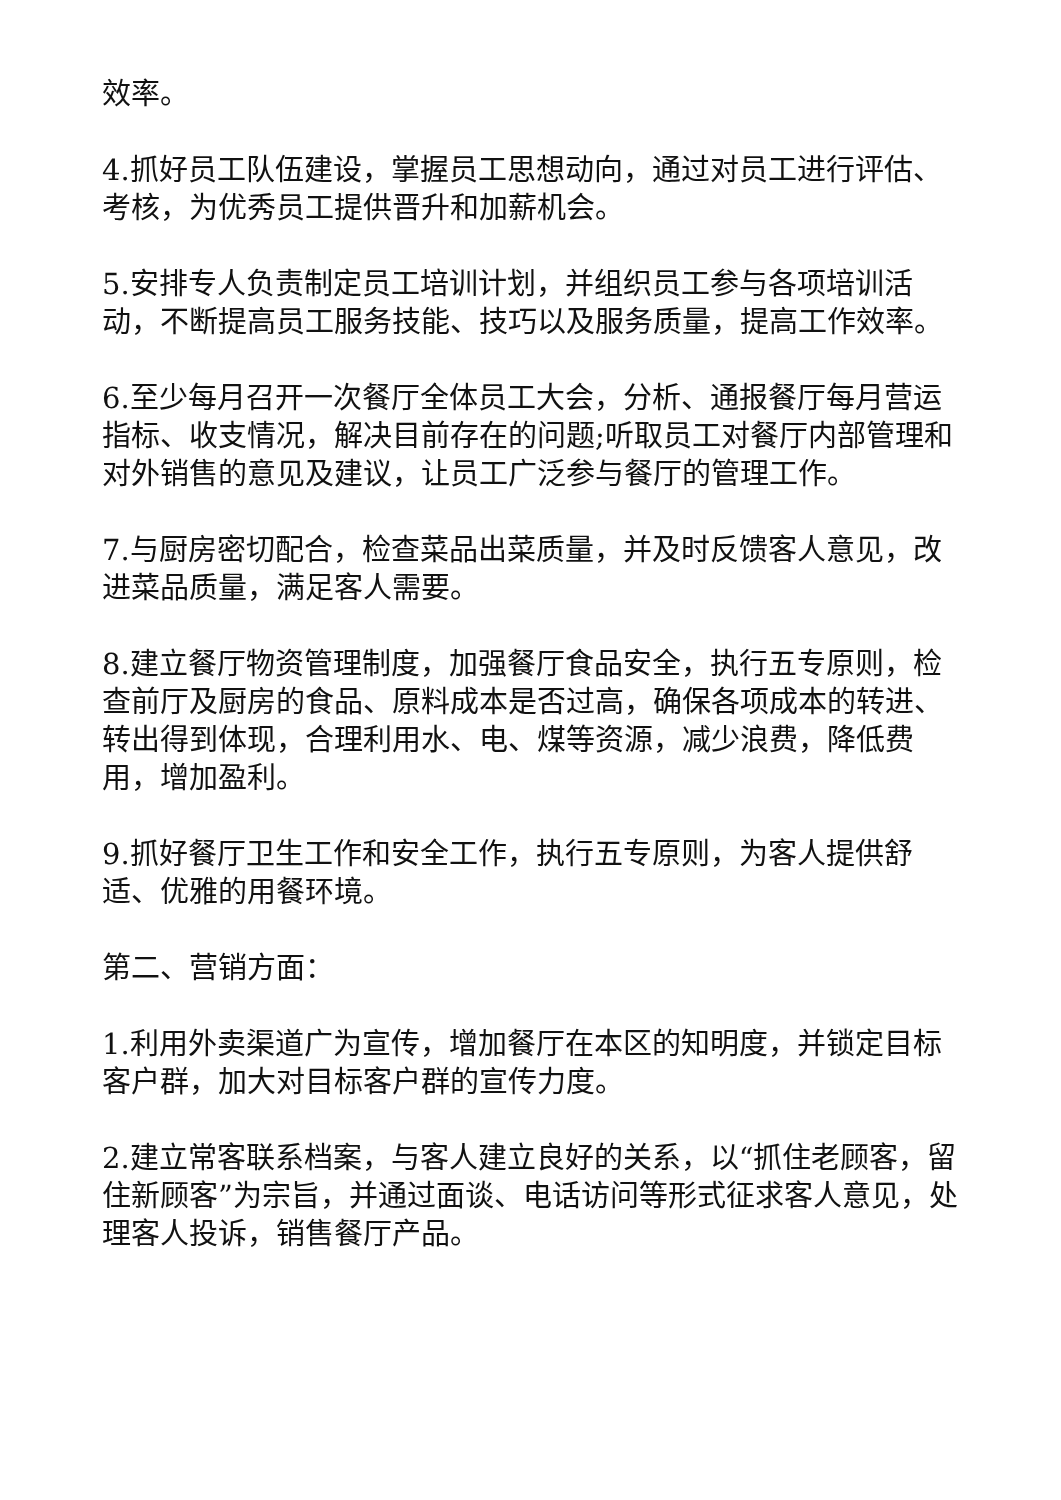效率。
4.抓好员工队伍建设，掌握员工思想动向，通过对员工进行评估、考核，为优秀员工提供晋升和加薪机会。
5.安排专人负责制定员工培训计划，并组织员工参与各项培训活动，不断提高员工服务技能、技巧以及服务质量，提高工作效率。
6.至少每月召开一次餐厅全体员工大会，分析、通报餐厅每月营运指标、收支情况，解决目前存在的问题;听取员工对餐厅内部管理和对外销售的意见及建议，让员工广泛参与餐厅的管理工作。
7.与厨房密切配合，检查菜品出菜质量，并及时反馈客人意见，改进菜品质量，满足客人需要。
8.建立餐厅物资管理制度，加强餐厅食品安全，执行五专原则，检查前厅及厨房的食品、原料成本是否过高，确保各项成本的转进、转出得到体现，合理利用水、电、煤等资源，减少浪费，降低费用，增加盈利。
9.抓好餐厅卫生工作和安全工作，执行五专原则，为客人提供舒适、优雅的用餐环境。
第二、营销方面：
1.利用外卖渠道广为宣传，增加餐厅在本区的知明度，并锁定目标客户群，加大对目标客户群的宣传力度。
2.建立常客联系档案，与客人建立良好的关系，以“抓住老顾客，留住新顾客”为宗旨，并通过面谈、电话访问等形式征求客人意见，处理客人投诉，销售餐厅产品。